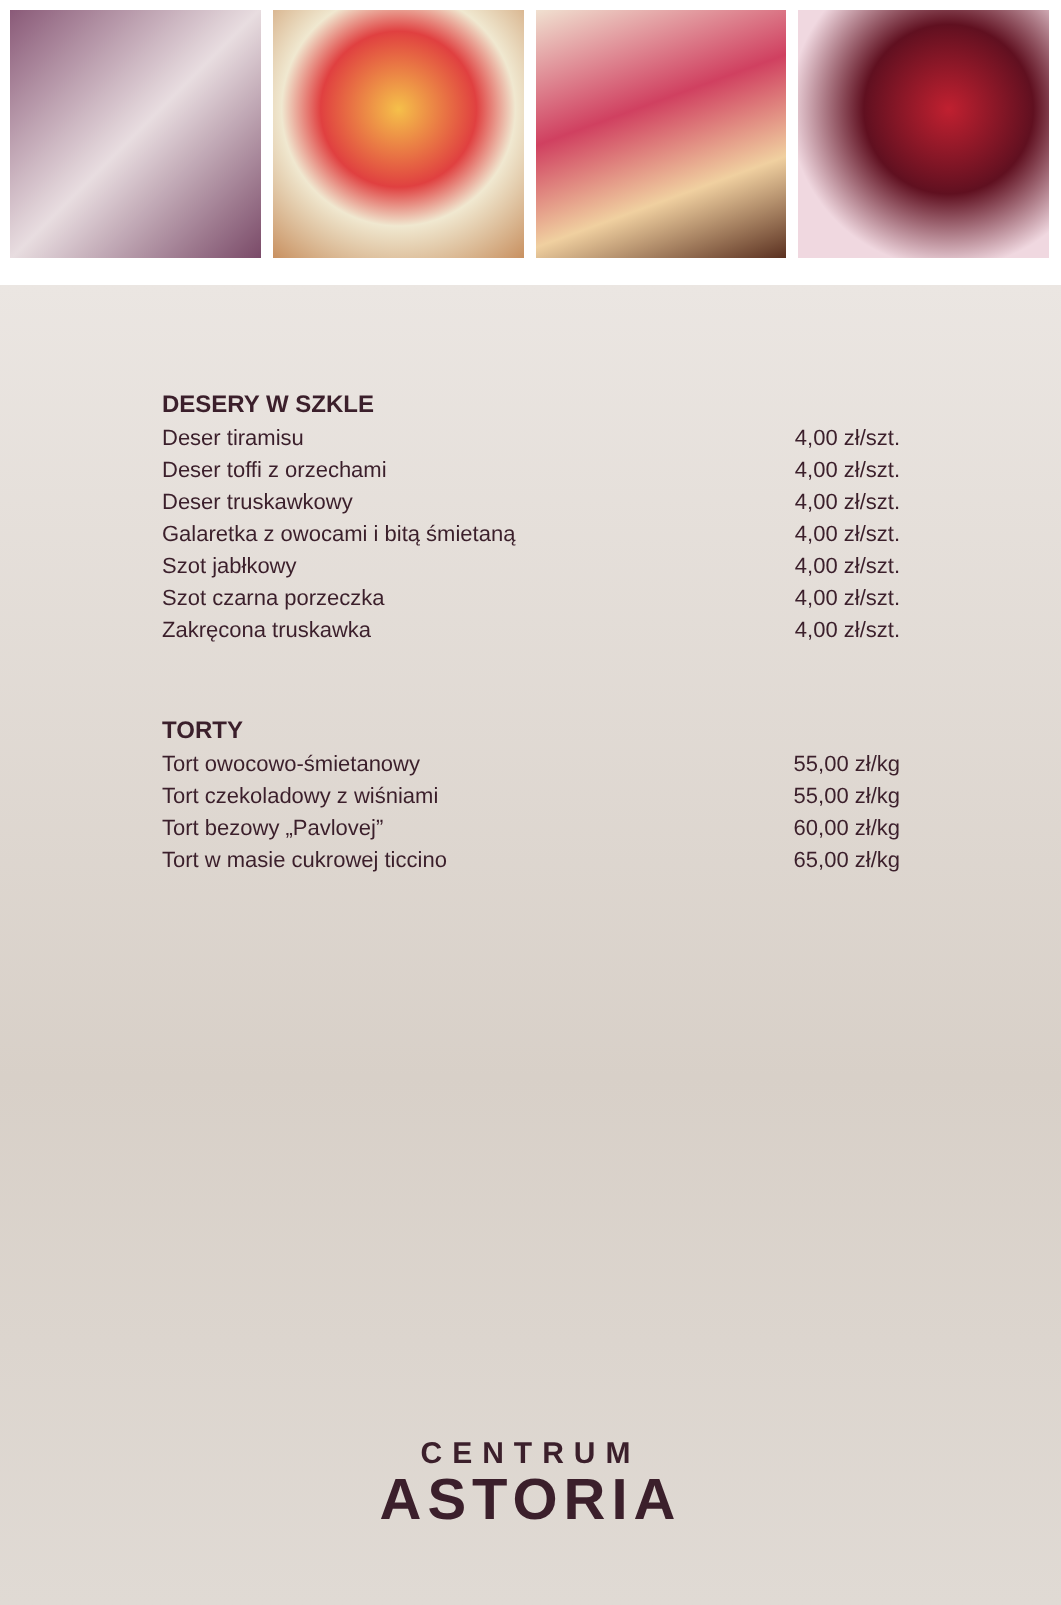DESERY W SZKLE
| Deser tiramisu | 4,00 zł/szt. |
| Deser toffi z orzechami | 4,00 zł/szt. |
| Deser truskawkowy | 4,00 zł/szt. |
| Galaretka z owocami i bitą śmietaną | 4,00 zł/szt. |
| Szot jabłkowy | 4,00 zł/szt. |
| Szot czarna porzeczka | 4,00 zł/szt. |
| Zakręcona truskawka | 4,00 zł/szt. |
TORTY
| Tort owocowo-śmietanowy | 55,00 zł/kg |
| Tort czekoladowy z wiśniami | 55,00 zł/kg |
| Tort bezowy „Pavlovej” | 60,00 zł/kg |
| Tort w masie cukrowej ticcino | 65,00 zł/kg |
CENTRUM
ASTORIA